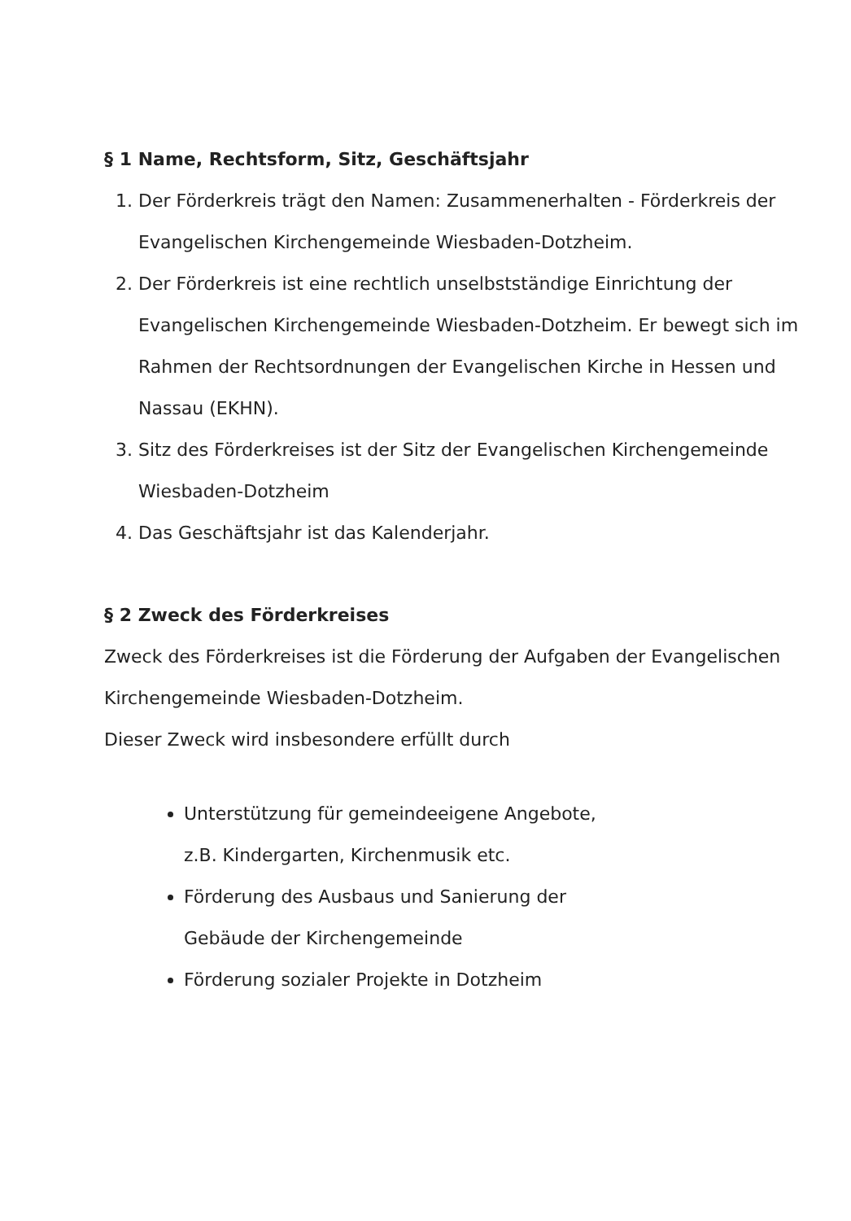§ 1 Name, Rechtsform, Sitz, Geschäftsjahr
1. Der Förderkreis trägt den Namen: Zusammenerhalten - Förderkreis der Evangelischen Kirchengemeinde Wiesbaden-Dotzheim.
2. Der Förderkreis ist eine rechtlich unselbstständige Einrichtung der Evangelischen Kirchengemeinde Wiesbaden-Dotzheim. Er bewegt sich im Rahmen der Rechtsordnungen der Evangelischen Kirche in Hessen und Nassau (EKHN).
3. Sitz des Förderkreises ist der Sitz der Evangelischen Kirchengemeinde Wiesbaden-Dotzheim
4. Das Geschäftsjahr ist das Kalenderjahr.
§ 2 Zweck des Förderkreises
Zweck des Förderkreises ist die Förderung der Aufgaben der Evangelischen Kirchengemeinde Wiesbaden-Dotzheim.
Dieser Zweck wird insbesondere erfüllt durch
Unterstützung für gemeindeeigene Angebote,
z.B. Kindergarten, Kirchenmusik etc.
Förderung des Ausbaus und Sanierung der
Gebäude der Kirchengemeinde
Förderung sozialer Projekte in Dotzheim